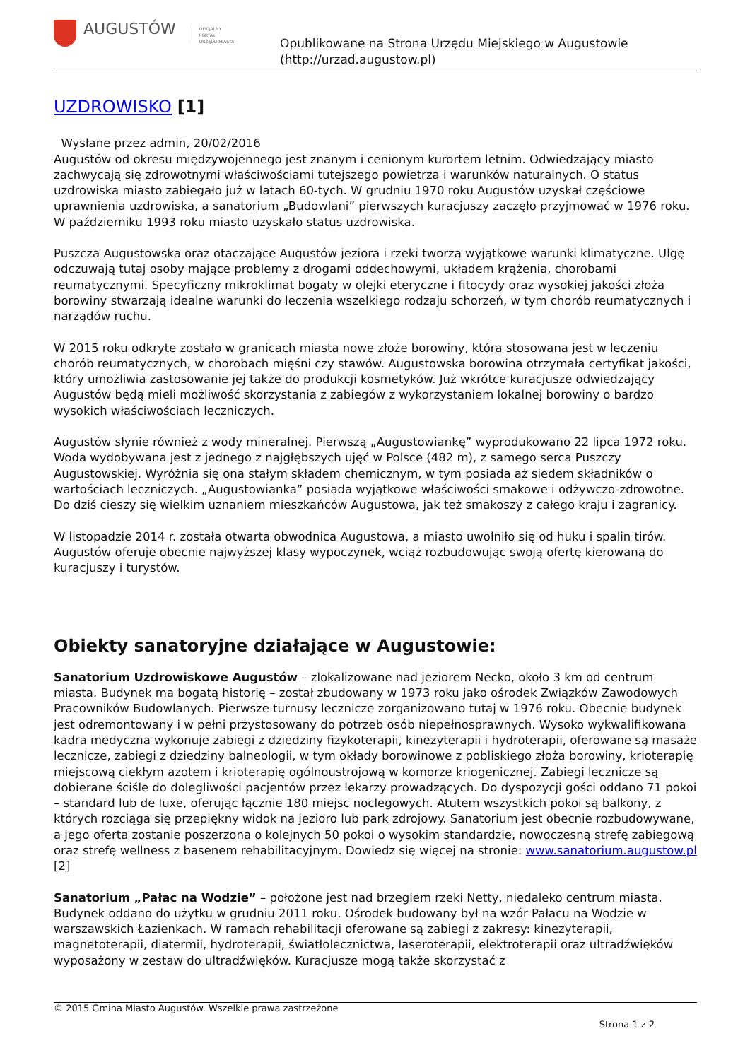AUGUSTÓW
OFICJALNY
PORTAL
URZĘDU MIASTA
Opublikowane na Strona Urzędu Miejskiego w Augustowie
(http://urzad.augustow.pl)
UZDROWISKO [1]
Wysłane przez admin, 20/02/2016
Augustów od okresu międzywojennego jest znanym i cenionym kurortem letnim. Odwiedzający miasto zachwycają się zdrowotnymi właściwościami tutejszego powietrza i warunków naturalnych. O status uzdrowiska miasto zabiegało już w latach 60-tych. W grudniu 1970 roku Augustów uzyskał częściowe uprawnienia uzdrowiska, a sanatorium „Budowlani” pierwszych kuracjuszy zaczęło przyjmować w 1976 roku. W październiku 1993 roku miasto uzyskało status uzdrowiska.
Puszcza Augustowska oraz otaczające Augustów jeziora i rzeki tworzą wyjątkowe warunki klimatyczne. Ulgę odczuwają tutaj osoby mające problemy z drogami oddechowymi, układem krążenia, chorobami reumatycznymi. Specyficzny mikroklimat bogaty w olejki eteryczne i fitocydy oraz wysokiej jakości złoża borowiny stwarzają idealne warunki do leczenia wszelkiego rodzaju schorzeń, w tym chorób reumatycznych i narządów ruchu.
W 2015 roku odkryte zostało w granicach miasta nowe złoże borowiny, która stosowana jest w leczeniu chorób reumatycznych, w chorobach mięśni czy stawów. Augustowska borowina otrzymała certyfikat jakości, który umożliwia zastosowanie jej także do produkcji kosmetyków. Już wkrótce kuracjusze odwiedzający Augustów będą mieli możliwość skorzystania z zabiegów z wykorzystaniem lokalnej borowiny o bardzo wysokich właściwościach leczniczych.
Augustów słynie również z wody mineralnej. Pierwszą „Augustowiankę” wyprodukowano 22 lipca 1972 roku. Woda wydobywana jest z jednego z najgłębszych ujęć w Polsce (482 m), z samego serca Puszczy Augustowskiej. Wyróżnia się ona stałym składem chemicznym, w tym posiada aż siedem składników o wartościach leczniczych. „Augustowianka” posiada wyjątkowe właściwości smakowe i odżywczo-zdrowotne. Do dziś cieszy się wielkim uznaniem mieszkańców Augustowa, jak też smakoszy z całego kraju i zagranicy.
W listopadzie 2014 r. została otwarta obwodnica Augustowa, a miasto uwolniło się od huku i spalin tirów. Augustów oferuje obecnie najwyższej klasy wypoczynek, wciąż rozbudowując swoją ofertę kierowaną do kuracjuszy i turystów.
Obiekty sanatoryjne działające w Augustowie:
Sanatorium Uzdrowiskowe Augustów – zlokalizowane nad jeziorem Necko, około 3 km od centrum miasta. Budynek ma bogatą historię – został zbudowany w 1973 roku jako ośrodek Związków Zawodowych Pracowników Budowlanych. Pierwsze turnusy lecznicze zorganizowano tutaj w 1976 roku. Obecnie budynek jest odremontowany i w pełni przystosowany do potrzeb osób niepełnosprawnych. Wysoko wykwalifikowana kadra medyczna wykonuje zabiegi z dziedziny fizykoterapii, kinezyterapii i hydroterapii, oferowane są masaże lecznicze, zabiegi z dziedziny balneologii, w tym okłady borowinowe z pobliskiego złoża borowiny, krioterapię miejscową ciekłym azotem i krioterapię ogólnoustrojową w komorze kriogenicznej. Zabiegi lecznicze są dobierane ściśle do dolegliwości pacjentów przez lekarzy prowadzących. Do dyspozycji gości oddano 71 pokoi – standard lub de luxe, oferując łącznie 180 miejsc noclegowych. Atutem wszystkich pokoi są balkony, z których rozciąga się przepiękny widok na jezioro lub park zdrojowy. Sanatorium jest obecnie rozbudowywane, a jego oferta zostanie poszerzona o kolejnych 50 pokoi o wysokim standardzie, nowoczesną strefę zabiegową oraz strefę wellness z basenem rehabilitacyjnym. Dowiedz się więcej na stronie: www.sanatorium.augustow.pl [2]
Sanatorium „Pałac na Wodzie” – położone jest nad brzegiem rzeki Netty, niedaleko centrum miasta. Budynek oddano do użytku w grudniu 2011 roku. Ośrodek budowany był na wzór Pałacu na Wodzie w warszawskich Łazienkach. W ramach rehabilitacji oferowane są zabiegi z zakresy: kinezyterapii, magnetoterapii, diatermii, hydroterapii, światłolecznictwa, laseroterapii, elektroterapii oraz ultradźwięków wyposażony w zestaw do ultradźwięków. Kuracjusze mogą także skorzystać z
© 2015 Gmina Miasto Augustów. Wszelkie prawa zastrzeżone
Strona 1 z 2